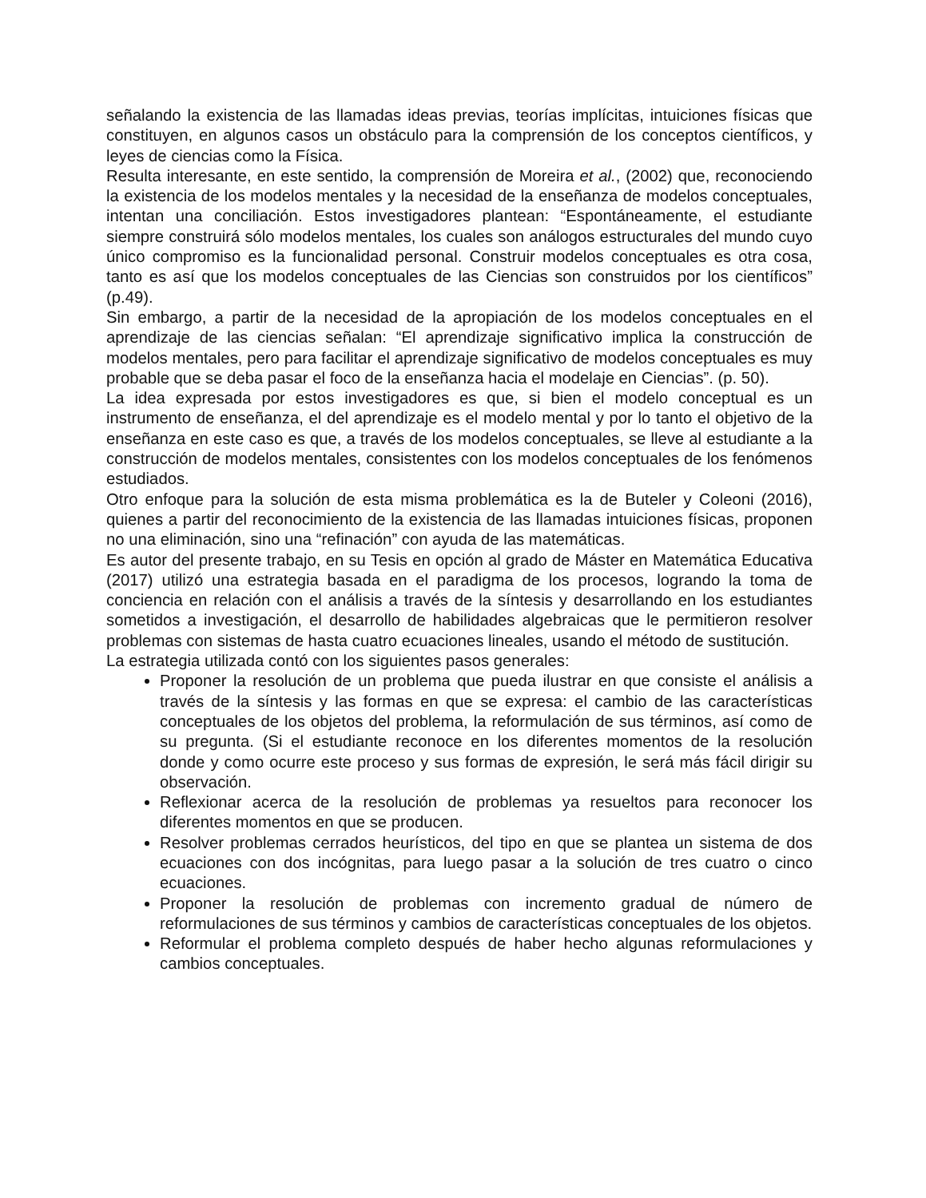señalando la existencia de las llamadas ideas previas, teorías implícitas, intuiciones físicas que constituyen, en algunos casos un obstáculo para la comprensión de los conceptos científicos, y leyes de ciencias como la Física.
Resulta interesante, en este sentido, la comprensión de Moreira et al., (2002) que, reconociendo la existencia de los modelos mentales y la necesidad de la enseñanza de modelos conceptuales, intentan una conciliación. Estos investigadores plantean: “Espontáneamente, el estudiante siempre construirá sólo modelos mentales, los cuales son análogos estructurales del mundo cuyo único compromiso es la funcionalidad personal. Construir modelos conceptuales es otra cosa, tanto es así que los modelos conceptuales de las Ciencias son construidos por los científicos” (p.49).
Sin embargo, a partir de la necesidad de la apropiación de los modelos conceptuales en el aprendizaje de las ciencias señalan: “El aprendizaje significativo implica la construcción de modelos mentales, pero para facilitar el aprendizaje significativo de modelos conceptuales es muy probable que se deba pasar el foco de la enseñanza hacia el modelaje en Ciencias”. (p. 50).
La idea expresada por estos investigadores es que, si bien el modelo conceptual es un instrumento de enseñanza, el del aprendizaje es el modelo mental y por lo tanto el objetivo de la enseñanza en este caso es que, a través de los modelos conceptuales, se lleve al estudiante a la construcción de modelos mentales, consistentes con los modelos conceptuales de los fenómenos estudiados.
Otro enfoque para la solución de esta misma problemática es la de Buteler y Coleoni (2016), quienes a partir del reconocimiento de la existencia de las llamadas intuiciones físicas, proponen no una eliminación, sino una “refinación” con ayuda de las matemáticas.
Es autor del presente trabajo, en su Tesis en opción al grado de Máster en Matemática Educativa (2017) utilizó una estrategia basada en el paradigma de los procesos, logrando la toma de conciencia en relación con el análisis a través de la síntesis y desarrollando en los estudiantes sometidos a investigación, el desarrollo de habilidades algebraicas que le permitieron resolver problemas con sistemas de hasta cuatro ecuaciones lineales, usando el método de sustitución.
La estrategia utilizada contó con los siguientes pasos generales:
Proponer la resolución de un problema que pueda ilustrar en que consiste el análisis a través de la síntesis y las formas en que se expresa: el cambio de las características conceptuales de los objetos del problema, la reformulación de sus términos, así como de su pregunta. (Si el estudiante reconoce en los diferentes momentos de la resolución donde y como ocurre este proceso y sus formas de expresión, le será más fácil dirigir su observación.
Reflexionar acerca de la resolución de problemas ya resueltos para reconocer los diferentes momentos en que se producen.
Resolver problemas cerrados heurísticos, del tipo en que se plantea un sistema de dos ecuaciones con dos incógnitas, para luego pasar a la solución de tres cuatro o cinco ecuaciones.
Proponer la resolución de problemas con incremento gradual de número de reformulaciones de sus términos y cambios de características conceptuales de los objetos.
Reformular el problema completo después de haber hecho algunas reformulaciones y cambios conceptuales.